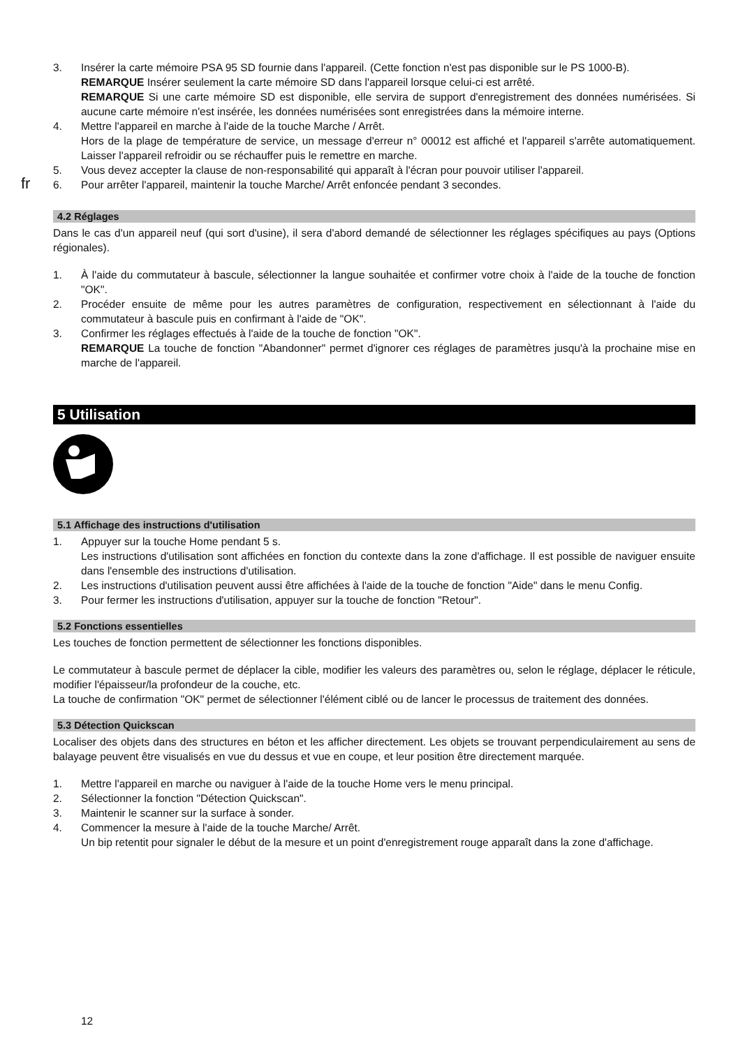fr
3. Insérer la carte mémoire PSA 95 SD fournie dans l'appareil. (Cette fonction n'est pas disponible sur le PS 1000-B).
REMARQUE Insérer seulement la carte mémoire SD dans l'appareil lorsque celui-ci est arrêté.
REMARQUE Si une carte mémoire SD est disponible, elle servira de support d'enregistrement des données numérisées. Si aucune carte mémoire n'est insérée, les données numérisées sont enregistrées dans la mémoire interne.
4. Mettre l'appareil en marche à l'aide de la touche Marche / Arrêt.
Hors de la plage de température de service, un message d'erreur n° 00012 est affiché et l'appareil s'arrête automatiquement. Laisser l'appareil refroidir ou se réchauffer puis le remettre en marche.
5. Vous devez accepter la clause de non-responsabilité qui apparaît à l'écran pour pouvoir utiliser l'appareil.
6. Pour arrêter l'appareil, maintenir la touche Marche/ Arrêt enfoncée pendant 3 secondes.
4.2 Réglages
Dans le cas d'un appareil neuf (qui sort d'usine), il sera d'abord demandé de sélectionner les réglages spécifiques au pays (Options régionales).
1. À l'aide du commutateur à bascule, sélectionner la langue souhaitée et confirmer votre choix à l'aide de la touche de fonction "OK".
2. Procéder ensuite de même pour les autres paramètres de configuration, respectivement en sélectionnant à l'aide du commutateur à bascule puis en confirmant à l'aide de "OK".
3. Confirmer les réglages effectués à l'aide de la touche de fonction "OK".
REMARQUE La touche de fonction "Abandonner" permet d'ignorer ces réglages de paramètres jusqu'à la prochaine mise en marche de l'appareil.
5 Utilisation
5.1 Affichage des instructions d'utilisation
1. Appuyer sur la touche Home pendant 5 s.
Les instructions d'utilisation sont affichées en fonction du contexte dans la zone d'affichage. Il est possible de naviguer ensuite dans l'ensemble des instructions d'utilisation.
2. Les instructions d'utilisation peuvent aussi être affichées à l'aide de la touche de fonction "Aide" dans le menu Config.
3. Pour fermer les instructions d'utilisation, appuyer sur la touche de fonction "Retour".
5.2 Fonctions essentielles
Les touches de fonction permettent de sélectionner les fonctions disponibles.
Le commutateur à bascule permet de déplacer la cible, modifier les valeurs des paramètres ou, selon le réglage, déplacer le réticule, modifier l'épaisseur/la profondeur de la couche, etc.
La touche de confirmation "OK" permet de sélectionner l'élément ciblé ou de lancer le processus de traitement des données.
5.3 Détection Quickscan
Localiser des objets dans des structures en béton et les afficher directement. Les objets se trouvant perpendiculairement au sens de balayage peuvent être visualisés en vue du dessus et vue en coupe, et leur position être directement marquée.
1. Mettre l'appareil en marche ou naviguer à l'aide de la touche Home vers le menu principal.
2. Sélectionner la fonction "Détection Quickscan".
3. Maintenir le scanner sur la surface à sonder.
4. Commencer la mesure à l'aide de la touche Marche/ Arrêt.
Un bip retentit pour signaler le début de la mesure et un point d'enregistrement rouge apparaît dans la zone d'affichage.
12